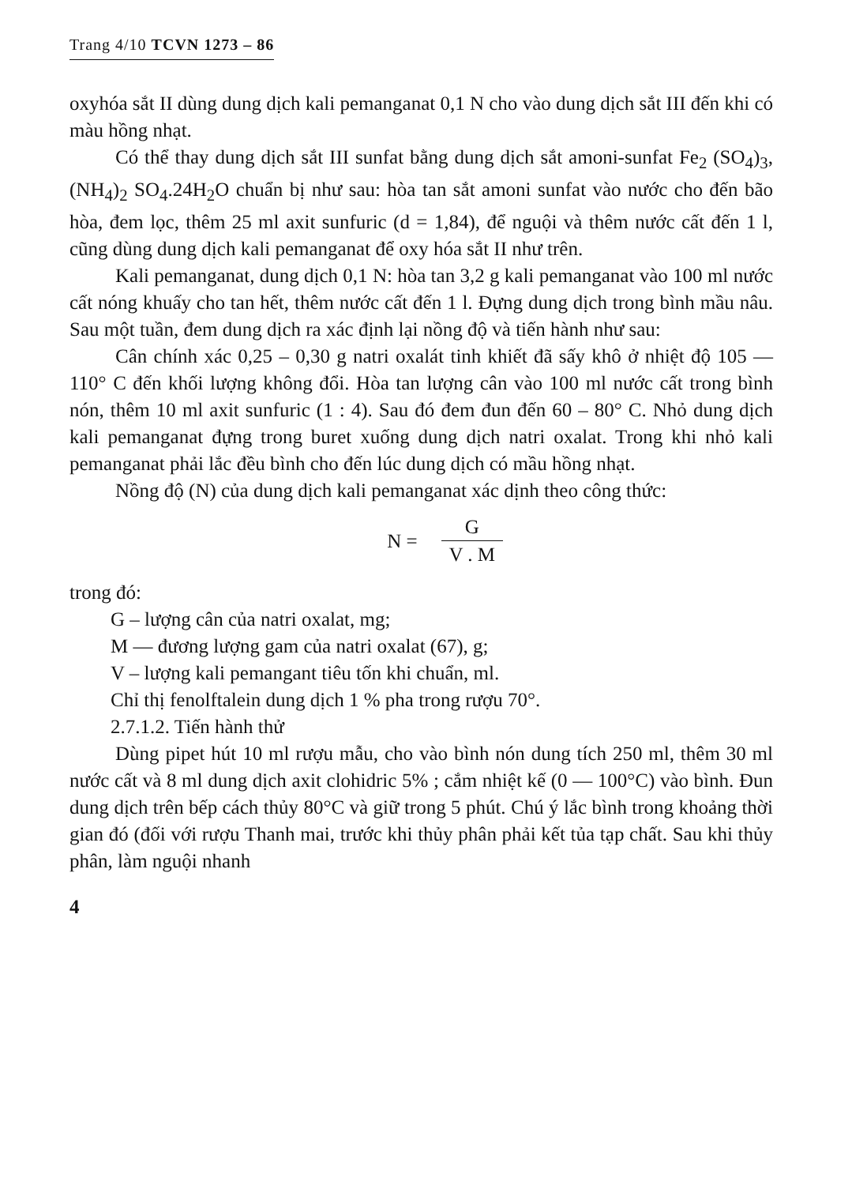Trang 4/10 TCVN 1273 – 86
oxyhóa sắt II dùng dung dịch kali pemanganat 0,1 N cho vào dung dịch sắt III đến khi có màu hồng nhạt.
Có thể thay dung dịch sắt III sunfat bằng dung dịch sắt amoni-sunfat Fe<sub>2</sub> (SO<sub>4</sub>)<sub>3</sub>, (NH<sub>4</sub>)<sub>2</sub> SO<sub>4</sub>.24H<sub>2</sub>O chuẩn bị như sau: hòa tan sắt amoni sunfat vào nước cho đến bão hòa, đem lọc, thêm 25 ml axit sunfuric (d = 1,84), để nguội và thêm nước cất đến 1 l, cũng dùng dung dịch kali pemanganat để oxy hóa sắt II như trên.
Kali pemanganat, dung dịch 0,1 N: hòa tan 3,2 g kali pemanganat vào 100 ml nước cất nóng khuấy cho tan hết, thêm nước cất đến 1 l. Đựng dung dịch trong bình mầu nâu. Sau một tuần, đem dung dịch ra xác định lại nồng độ và tiến hành như sau:
Cân chính xác 0,25 – 0,30 g natri oxalát tinh khiết đã sấy khô ở nhiệt độ 105 — 110° C đến khối lượng không đổi. Hòa tan lượng cân vào 100 ml nước cất trong bình nón, thêm 10 ml axit sunfuric (1 : 4). Sau đó đem đun đến 60 – 80° C. Nhỏ dung dịch kali pemanganat đựng trong buret xuống dung dịch natri oxalat. Trong khi nhỏ kali pemanganat phải lắc đều bình cho đến lúc dung dịch có mầu hồng nhạt.
Nồng độ (N) của dung dịch kali pemanganat xác dịnh theo công thức:
N = G V . M
trong đó:
G – lượng cân của natri oxalat, mg;
M — đương lượng gam của natri oxalat (67), g;
V – lượng kali pemangant tiêu tốn khi chuẩn, ml.
Chỉ thị fenolftalein dung dịch 1 % pha trong rượu 70°.
2.7.1.2. Tiến hành thử
Dùng pipet hút 10 ml rượu mẫu, cho vào bình nón dung tích 250 ml, thêm 30 ml nước cất và 8 ml dung dịch axit clohidric 5% ; cắm nhiệt kế (0 — 100°C) vào bình. Đun dung dịch trên bếp cách thủy 80°C và giữ trong 5 phút. Chú ý lắc bình trong khoảng thời gian đó (đối với rượu Thanh mai, trước khi thủy phân phải kết tủa tạp chất. Sau khi thủy phân, làm nguội nhanh
4